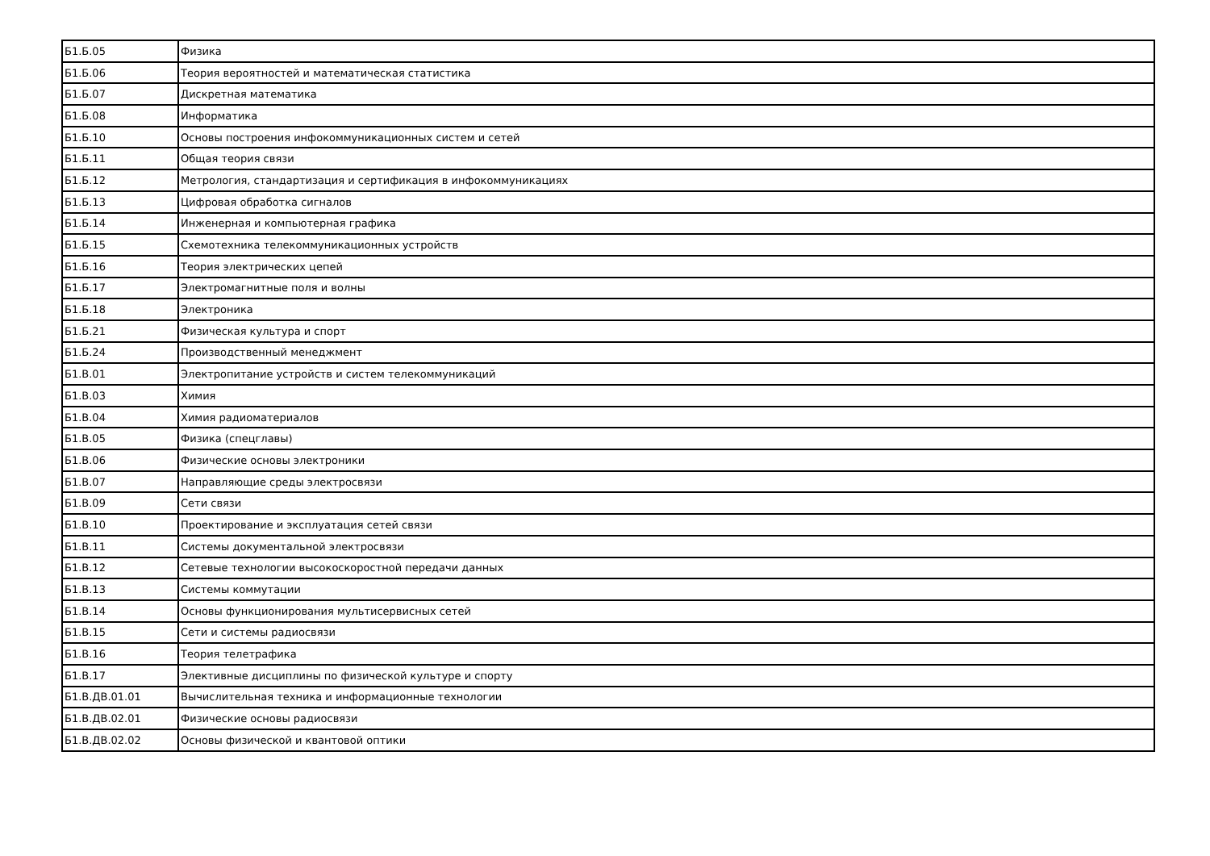| Б1.Б.05 | Физика |
| Б1.Б.06 | Теория вероятностей и математическая статистика |
| Б1.Б.07 | Дискретная математика |
| Б1.Б.08 | Информатика |
| Б1.Б.10 | Основы построения инфокоммуникационных систем и сетей |
| Б1.Б.11 | Общая теория связи |
| Б1.Б.12 | Метрология, стандартизация и сертификация в инфокоммуникациях |
| Б1.Б.13 | Цифровая обработка сигналов |
| Б1.Б.14 | Инженерная и компьютерная графика |
| Б1.Б.15 | Схемотехника телекоммуникационных устройств |
| Б1.Б.16 | Теория электрических цепей |
| Б1.Б.17 | Электромагнитные поля и волны |
| Б1.Б.18 | Электроника |
| Б1.Б.21 | Физическая культура и спорт |
| Б1.Б.24 | Производственный менеджмент |
| Б1.В.01 | Электропитание устройств и систем телекоммуникаций |
| Б1.В.03 | Химия |
| Б1.В.04 | Химия радиоматериалов |
| Б1.В.05 | Физика (спецглавы) |
| Б1.В.06 | Физические основы электроники |
| Б1.В.07 | Направляющие среды электросвязи |
| Б1.В.09 | Сети связи |
| Б1.В.10 | Проектирование и эксплуатация сетей связи |
| Б1.В.11 | Системы документальной электросвязи |
| Б1.В.12 | Сетевые технологии высокоскоростной передачи данных |
| Б1.В.13 | Системы коммутации |
| Б1.В.14 | Основы функционирования мультисервисных сетей |
| Б1.В.15 | Сети и системы радиосвязи |
| Б1.В.16 | Теория телетрафика |
| Б1.В.17 | Элективные дисциплины по физической культуре и спорту |
| Б1.В.ДВ.01.01 | Вычислительная техника и информационные технологии |
| Б1.В.ДВ.02.01 | Физические основы радиосвязи |
| Б1.В.ДВ.02.02 | Основы физической и квантовой оптики |